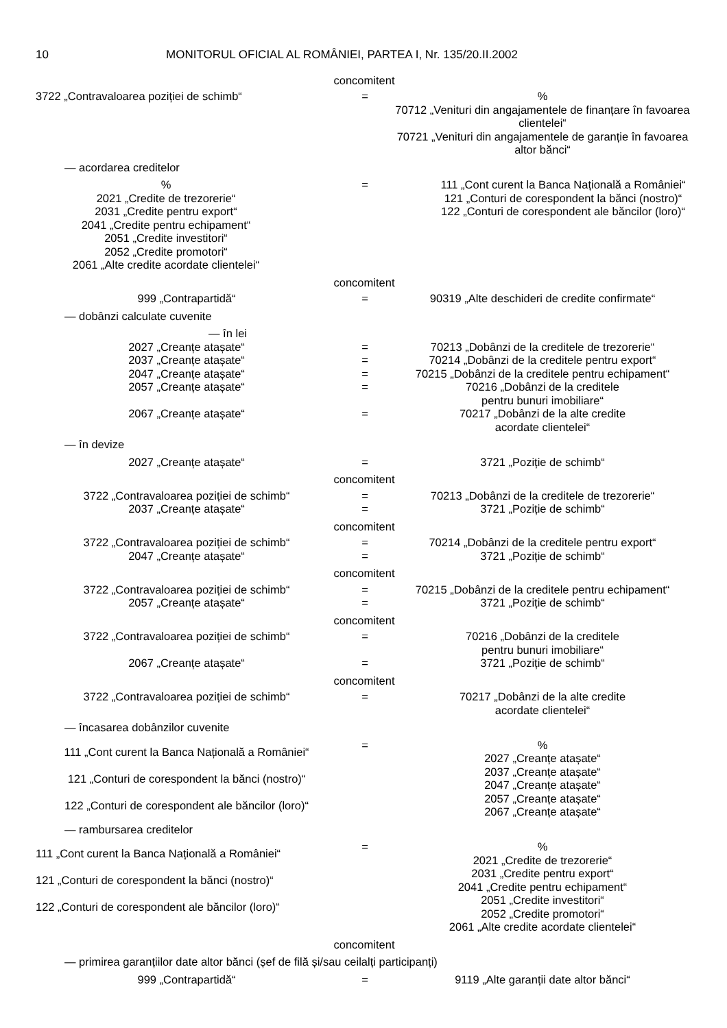10 MONITORUL OFICIAL AL ROMÂNIEI, PARTEA I, Nr. 135/20.II.2002
concomitent
3722 „Contravaloarea poziției de schimb“ = %
70712 „Venituri din angajamentele de finanțare în favoarea clientelei“
70721 „Venituri din angajamentele de garanție în favoarea altor bănci“
— acordarea creditelor
%
2021 „Credite de trezorerie“
2031 „Credite pentru export“
2041 „Credite pentru echipament“
2051 „Credite investitori“
2052 „Credite promotori“
2061 „Alte credite acordate clientelei“
= 111 „Cont curent la Banca Națională a României“
121 „Conturi de corespondent la bănci (nostro)“
122 „Conturi de corespondent ale băncilor (loro)“
concomitent
999 „Contrapartidă“ = 90319 „Alte deschideri de credite confirmate“
— dobânzi calculate cuvenite
— în lei
2027 „Creanțe atașate“ = 70213 „Dobânzi de la creditele de trezorerie“
2037 „Creanțe atașate“ = 70214 „Dobânzi de la creditele pentru export“
2047 „Creanțe atașate“ = 70215 „Dobânzi de la creditele pentru echipament“
2057 „Creanțe atașate“ = 70216 „Dobânzi de la creditele
pentru bunuri imobiliare“
2067 „Creanțe atașate“ = 70217 „Dobânzi de la alte credite
acordate clientelei“
— în devize
2027 „Creanțe atașate“ = 3721 „Poziție de schimb“
concomitent
3722 „Contravaloarea poziției de schimb“ = 70213 „Dobânzi de la creditele de trezorerie“
2037 „Creanțe atașate“ = 3721 „Poziție de schimb“
concomitent
3722 „Contravaloarea poziției de schimb“ = 70214 „Dobânzi de la creditele pentru export“
2047 „Creanțe atașate“ = 3721 „Poziție de schimb“
concomitent
3722 „Contravaloarea poziției de schimb“ = 70215 „Dobânzi de la creditele pentru echipament“
2057 „Creanțe atașate“ = 3721 „Poziție de schimb“
concomitent
3722 „Contravaloarea poziției de schimb“ = 70216 „Dobânzi de la creditele
pentru bunuri imobiliare“
2067 „Creanțe atașate“ = 3721 „Poziție de schimb“
concomitent
3722 „Contravaloarea poziției de schimb“ = 70217 „Dobânzi de la alte credite
acordate clientelei“
— încasarea dobânzilor cuvenite
111 „Cont curent la Banca Națională a României“
121 „Conturi de corespondent la bănci (nostro)“
122 „Conturi de corespondent ale băncilor (loro)“
= %
2027 „Creanțe atașate“
2037 „Creanțe atașate“
2047 „Creanțe atașate“
2057 „Creanțe atașate“
2067 „Creanțe atașate“
— rambursarea creditelor
111 „Cont curent la Banca Națională a României“
121 „Conturi de corespondent la bănci (nostro)“
122 „Conturi de corespondent ale băncilor (loro)“
= %
2021 „Credite de trezorerie“
2031 „Credite pentru export“
2041 „Credite pentru echipament“
2051 „Credite investitori“
2052 „Credite promotori“
2061 „Alte credite acordate clientelei“
concomitent
— primirea garanțiilor date altor bănci (șef de filă și/sau ceilalți participanți)
999 „Contrapartidă“ = 9119 „Alte garanții date altor bănci“